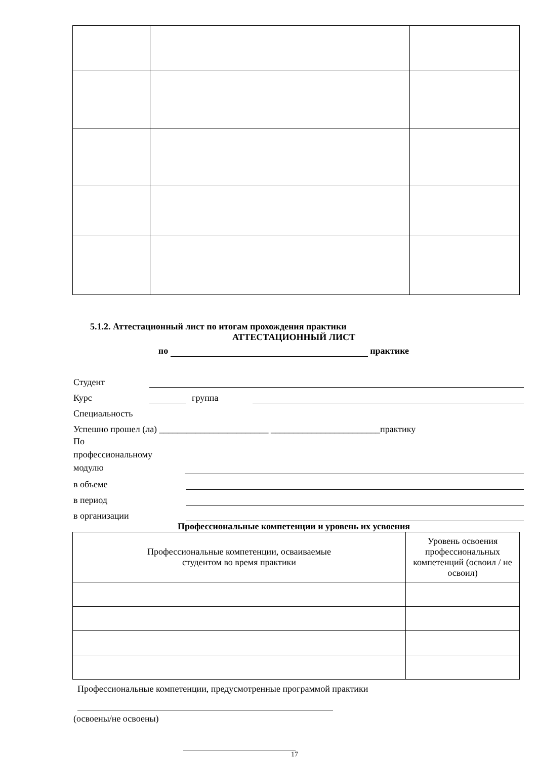5.1.2. Аттестационный лист по итогам прохождения практики
АТТЕСТАЦИОННЫЙ ЛИСТ
по практике
Студент
Курс
группа
Специальность
Успешно прошел (ла) ________________________ ________________________практику
По
профессиональному
модулю
в объеме
в период
в организации
Профессиональные компетенции и уровень их усвоения
| Профессиональные компетенции, осваиваемые студентом во время практики | Уровень освоения профессиональных компетенций (освоил / не освоил) |
Профессиональные компетенции, предусмотренные программой практики
(освоены/не освоены)
17